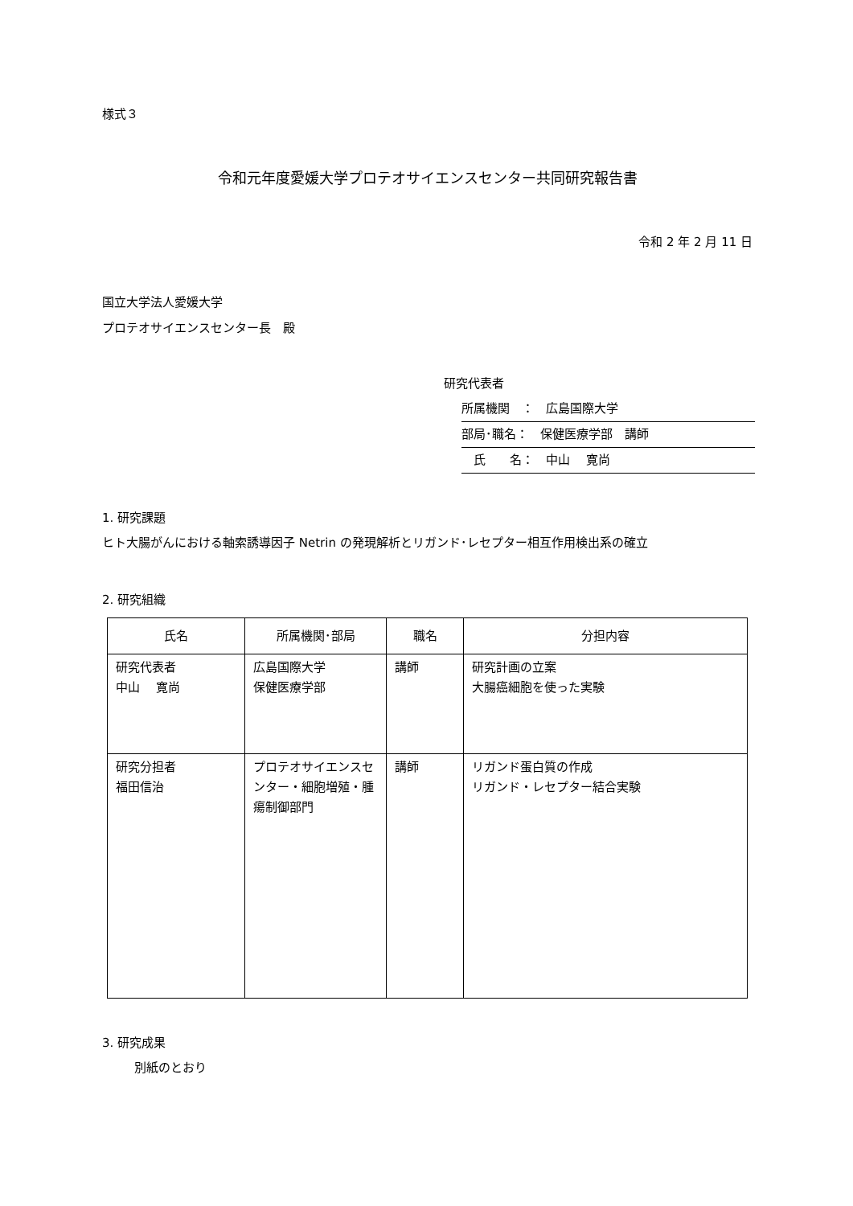様式３
令和元年度愛媛大学プロテオサイエンスセンター共同研究報告書
令和 2 年 2 月 11 日
国立大学法人愛媛大学
プロテオサイエンスセンター長　殿
研究代表者
所属機関　：　広島国際大学
部局･職名：　保健医療学部　講師
　氏　　名：　中山　 寛尚
1. 研究課題
ヒト大腸がんにおける軸索誘導因子 Netrin の発現解析とリガンド･レセプター相互作用検出系の確立
2. 研究組織
| 氏名 | 所属機関･部局 | 職名 | 分担内容 |
| --- | --- | --- | --- |
| 研究代表者 中山 寛尚 | 広島国際大学 保健医療学部 | 講師 | 研究計画の立案 大腸癌細胞を使った実験 |
| 研究分担者 福田信治 | プロテオサイエンスセンター・細胞増殖・腫瘍制御部門 | 講師 | リガンド蛋白質の作成 リガンド・レセプター結合実験 |
3. 研究成果
別紙のとおり